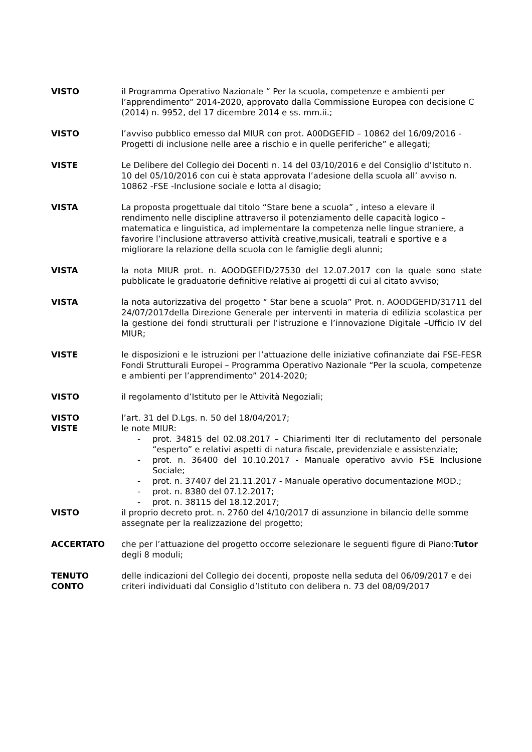VISTO il Programma Operativo Nazionale “ Per la scuola, competenze e ambienti per l’apprendimento” 2014-2020, approvato dalla Commissione Europea con decisione C (2014) n. 9952, del 17 dicembre 2014 e ss. mm.ii.;
VISTO l’avviso pubblico emesso dal MIUR con prot. A00DGEFID – 10862 del 16/09/2016 - Progetti di inclusione nelle aree a rischio e in quelle periferiche” e allegati;
VISTE Le Delibere del Collegio dei Docenti n. 14 del 03/10/2016 e del Consiglio d’Istituto n. 10 del 05/10/2016 con cui è stata approvata l’adesione della scuola all’ avviso n. 10862 -FSE -Inclusione sociale e lotta al disagio;
VISTA La proposta progettuale dal titolo “Stare bene a scuola” , inteso a elevare il rendimento nelle discipline attraverso il potenziamento delle capacità logico – matematica e linguistica, ad implementare la competenza nelle lingue straniere, a favorire l’inclusione attraverso attività creative,musicali, teatrali e sportive e a migliorare la relazione della scuola con le famiglie degli alunni;
VISTA la nota MIUR prot. n. AOODGEFID/27530 del 12.07.2017 con la quale sono state pubblicate le graduatorie definitive relative ai progetti di cui al citato avviso;
VISTA la nota autorizzativa del progetto “ Star bene a scuola” Prot. n. AOODGEFID/31711 del 24/07/2017della Direzione Generale per interventi in materia di edilizia scolastica per la gestione dei fondi strutturali per l’istruzione e l’innovazione Digitale –Ufficio IV del MIUR;
VISTE le disposizioni e le istruzioni per l’attuazione delle iniziative cofinanziate dai FSE-FESR Fondi Strutturali Europei – Programma Operativo Nazionale “Per la scuola, competenze e ambienti per l’apprendimento” 2014-2020;
VISTO il regolamento d’Istituto per le Attività Negoziali;
VISTO l’art. 31 del D.Lgs. n. 50 del 18/04/2017;
VISTE le note MIUR:
- prot. 34815 del 02.08.2017 – Chiarimenti Iter di reclutamento del personale “esperto” e relativi aspetti di natura fiscale, previdenziale e assistenziale;
- prot. n. 36400 del 10.10.2017 - Manuale operativo avvio FSE Inclusione Sociale;
- prot. n. 37407 del 21.11.2017 - Manuale operativo documentazione MOD.;
- prot. n. 8380 del 07.12.2017;
- prot. n. 38115 del 18.12.2017;
VISTO il proprio decreto prot. n. 2760 del 4/10/2017 di assunzione in bilancio delle somme assegnate per la realizzazione del progetto;
ACCERTATO che per l’attuazione del progetto occorre selezionare le seguenti figure di Piano:Tutor degli 8 moduli;
TENUTO
CONTO
delle indicazioni del Collegio dei docenti, proposte nella seduta del 06/09/2017 e dei criteri individuati dal Consiglio d’Istituto con delibera n. 73 del 08/09/2017